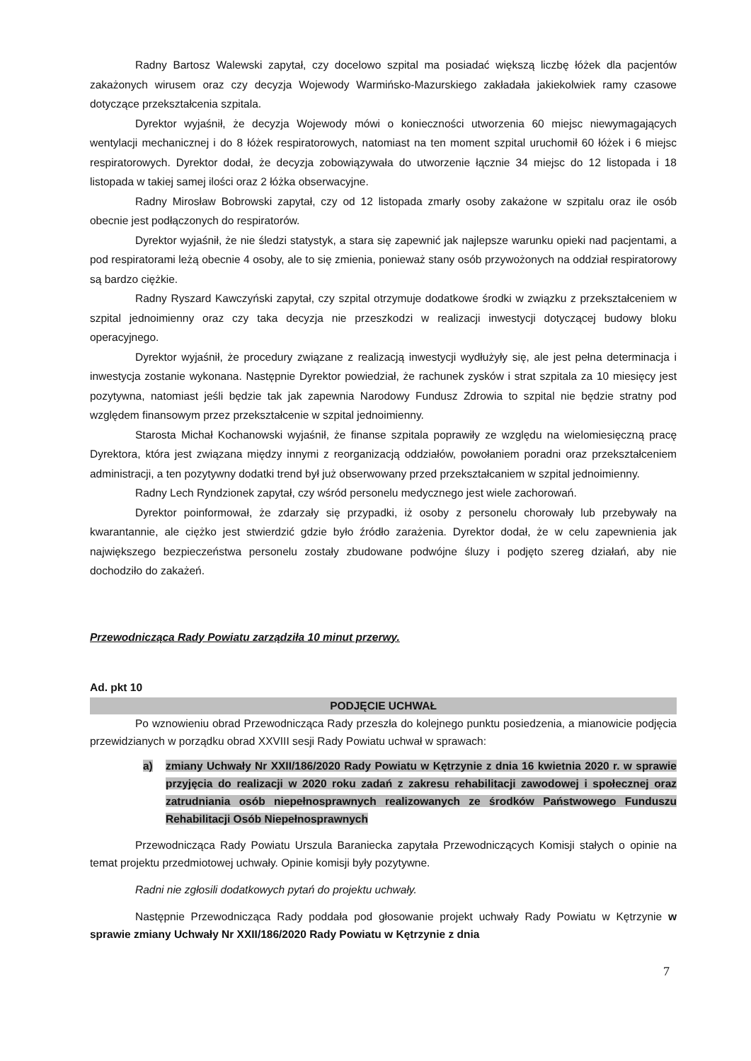Radny Bartosz Walewski zapytał, czy docelowo szpital ma posiadać większą liczbę łóżek dla pacjentów zakażonych wirusem oraz czy decyzja Wojewody Warmińsko-Mazurskiego zakładała jakiekolwiek ramy czasowe dotyczące przekształcenia szpitala.
Dyrektor wyjaśnił, że decyzja Wojewody mówi o konieczności utworzenia 60 miejsc niewymagających wentylacji mechanicznej i do 8 łóżek respiratorowych, natomiast na ten moment szpital uruchomił 60 łóżek i 6 miejsc respiratorowych. Dyrektor dodał, że decyzja zobowiązywała do utworzenie łącznie 34 miejsc do 12 listopada i 18 listopada w takiej samej ilości oraz 2 łóżka obserwacyjne.
Radny Mirosław Bobrowski zapytał, czy od 12 listopada zmarły osoby zakażone w szpitalu oraz ile osób obecnie jest podłączonych do respiratorów.
Dyrektor wyjaśnił, że nie śledzi statystyk, a stara się zapewnić jak najlepsze warunku opieki nad pacjentami, a pod respiratorami leżą obecnie 4 osoby, ale to się zmienia, ponieważ stany osób przywożonych na oddział respiratorowy są bardzo ciężkie.
Radny Ryszard Kawczyński zapytał, czy szpital otrzymuje dodatkowe środki w związku z przekształceniem w szpital jednoimienny oraz czy taka decyzja nie przeszkodzi w realizacji inwestycji dotyczącej budowy bloku operacyjnego.
Dyrektor wyjaśnił, że procedury związane z realizacją inwestycji wydłużyły się, ale jest pełna determinacja i inwestycja zostanie wykonana. Następnie Dyrektor powiedział, że rachunek zysków i strat szpitala za 10 miesięcy jest pozytywna, natomiast jeśli będzie tak jak zapewnia Narodowy Fundusz Zdrowia to szpital nie będzie stratny pod względem finansowym przez przekształcenie w szpital jednoimienny.
Starosta Michał Kochanowski wyjaśnił, że finanse szpitala poprawiły ze względu na wielomiesięczną pracę Dyrektora, która jest związana między innymi z reorganizacją oddziałów, powołaniem poradni oraz przekształceniem administracji, a ten pozytywny dodatki trend był już obserwowany przed przekształcaniem w szpital jednoimienny.
Radny Lech Ryndzionek zapytał, czy wśród personelu medycznego jest wiele zachorowań.
Dyrektor poinformował, że zdarzały się przypadki, iż osoby z personelu chorowały lub przebywały na kwarantannie, ale ciężko jest stwierdzić gdzie było źródło zarażenia. Dyrektor dodał, że w celu zapewnienia jak największego bezpieczeństwa personelu zostały zbudowane podwójne śluzy i podjęto szereg działań, aby nie dochodziło do zakażeń.
Przewodnicząca Rady Powiatu zarządziła 10 minut przerwy.
Ad. pkt 10
PODJĘCIE UCHWAŁ
Po wznowieniu obrad Przewodnicząca Rady przeszła do kolejnego punktu posiedzenia, a mianowicie podjęcia przewidzianych w porządku obrad XXVIII sesji Rady Powiatu uchwał w sprawach:
a) zmiany Uchwały Nr XXII/186/2020 Rady Powiatu w Kętrzynie z dnia 16 kwietnia 2020 r. w sprawie przyjęcia do realizacji w 2020 roku zadań z zakresu rehabilitacji zawodowej i społecznej oraz zatrudniania osób niepełnosprawnych realizowanych ze środków Państwowego Funduszu Rehabilitacji Osób Niepełnosprawnych
Przewodnicząca Rady Powiatu Urszula Baraniecka zapytała Przewodniczących Komisji stałych o opinie na temat projektu przedmiotowej uchwały. Opinie komisji były pozytywne.
Radni nie zgłosili dodatkowych pytań do projektu uchwały.
Następnie Przewodnicząca Rady poddała pod głosowanie projekt uchwały Rady Powiatu w Kętrzynie w sprawie zmiany Uchwały Nr XXII/186/2020 Rady Powiatu w Kętrzynie z dnia
7